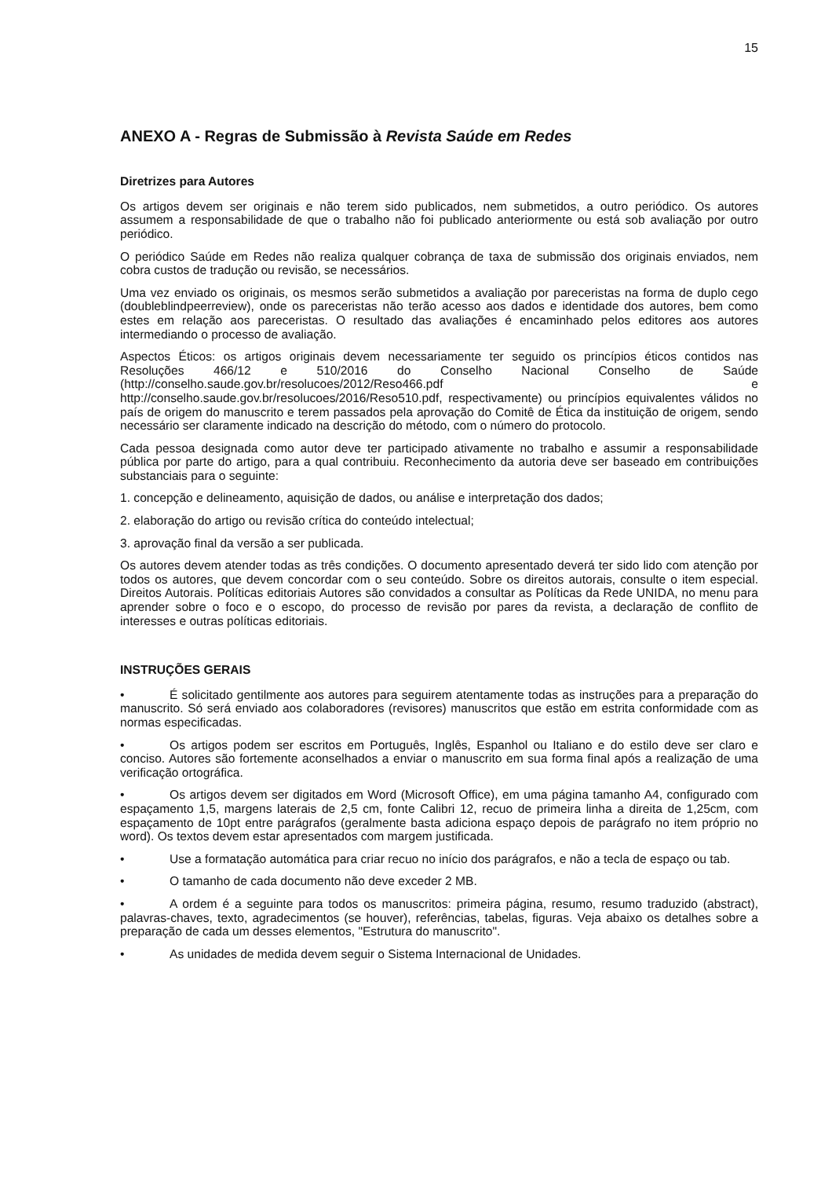15
ANEXO A - Regras de Submissão à Revista Saúde em Redes
Diretrizes para Autores
Os artigos devem ser originais e não terem sido publicados, nem submetidos, a outro periódico. Os autores assumem a responsabilidade de que o trabalho não foi publicado anteriormente ou está sob avaliação por outro periódico.
O periódico Saúde em Redes não realiza qualquer cobrança de taxa de submissão dos originais enviados, nem cobra custos de tradução ou revisão, se necessários.
Uma vez enviado os originais, os mesmos serão submetidos a avaliação por pareceristas na forma de duplo cego (doubleblindpeerreview), onde os pareceristas não terão acesso aos dados e identidade dos autores, bem como estes em relação aos pareceristas. O resultado das avaliações é encaminhado pelos editores aos autores intermediando o processo de avaliação.
Aspectos Éticos: os artigos originais devem necessariamente ter seguido os princípios éticos contidos nas Resoluções 466/12 e 510/2016 do Conselho Nacional Conselho de Saúde (http://conselho.saude.gov.br/resolucoes/2012/Reso466.pdf e http://conselho.saude.gov.br/resolucoes/2016/Reso510.pdf, respectivamente) ou princípios equivalentes válidos no país de origem do manuscrito e terem passados pela aprovação do Comitê de Ética da instituição de origem, sendo necessário ser claramente indicado na descrição do método, com o número do protocolo.
Cada pessoa designada como autor deve ter participado ativamente no trabalho e assumir a responsabilidade pública por parte do artigo, para a qual contribuiu. Reconhecimento da autoria deve ser baseado em contribuições substanciais para o seguinte:
1. concepção e delineamento, aquisição de dados, ou análise e interpretação dos dados;
2. elaboração do artigo ou revisão crítica do conteúdo intelectual;
3. aprovação final da versão a ser publicada.
Os autores devem atender todas as três condições. O documento apresentado deverá ter sido lido com atenção por todos os autores, que devem concordar com o seu conteúdo. Sobre os direitos autorais, consulte o item especial. Direitos Autorais. Políticas editoriais Autores são convidados a consultar as Políticas da Rede UNIDA, no menu para aprender sobre o foco e o escopo, do processo de revisão por pares da revista, a declaração de conflito de interesses e outras políticas editoriais.
INSTRUÇÕES GERAIS
• É solicitado gentilmente aos autores para seguirem atentamente todas as instruções para a preparação do manuscrito. Só será enviado aos colaboradores (revisores) manuscritos que estão em estrita conformidade com as normas especificadas.
• Os artigos podem ser escritos em Português, Inglês, Espanhol ou Italiano e do estilo deve ser claro e conciso. Autores são fortemente aconselhados a enviar o manuscrito em sua forma final após a realização de uma verificação ortográfica.
• Os artigos devem ser digitados em Word (Microsoft Office), em uma página tamanho A4, configurado com espaçamento 1,5, margens laterais de 2,5 cm, fonte Calibri 12, recuo de primeira linha a direita de 1,25cm, com espaçamento de 10pt entre parágrafos (geralmente basta adiciona espaço depois de parágrafo no item próprio no word). Os textos devem estar apresentados com margem justificada.
• Use a formatação automática para criar recuo no início dos parágrafos, e não a tecla de espaço ou tab.
• O tamanho de cada documento não deve exceder 2 MB.
• A ordem é a seguinte para todos os manuscritos: primeira página, resumo, resumo traduzido (abstract), palavras-chaves, texto, agradecimentos (se houver), referências, tabelas, figuras. Veja abaixo os detalhes sobre a preparação de cada um desses elementos, "Estrutura do manuscrito".
• As unidades de medida devem seguir o Sistema Internacional de Unidades.